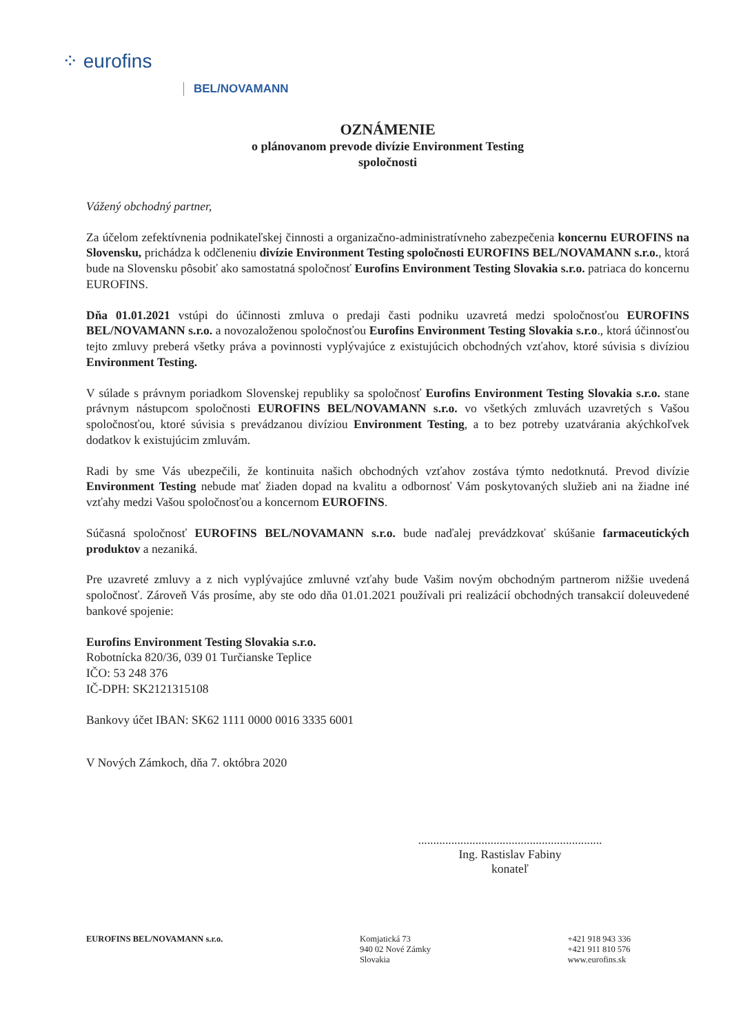⁘ eurofins
BEL/NOVAMANN
OZNÁMENIE
o plánovanom prevode divízie Environment Testing
spoločnosti
Vážený obchodný partner,
Za účelom zefektívnenia podnikateľskej činnosti a organizačno-administratívneho zabezpečenia koncernu EUROFINS na Slovensku, prichádza k odčleneniu divízie Environment Testing spoločnosti EUROFINS BEL/NOVAMANN s.r.o., ktorá bude na Slovensku pôsobiť ako samostatná spoločnosť Eurofins Environment Testing Slovakia s.r.o. patriaca do koncernu EUROFINS.
Dňa 01.01.2021 vstúpi do účinnosti zmluva o predaji časti podniku uzavretá medzi spoločnosťou EUROFINS BEL/NOVAMANN s.r.o. a novozaloženou spoločnosťou Eurofins Environment Testing Slovakia s.r.o., ktorá účinnosťou tejto zmluvy preberá všetky práva a povinnosti vyplývajúce z existujúcich obchodných vzťahov, ktoré súvisia s divíziou Environment Testing.
V súlade s právnym poriadkom Slovenskej republiky sa spoločnosť Eurofins Environment Testing Slovakia s.r.o. stane právnym nástupcom spoločnosti EUROFINS BEL/NOVAMANN s.r.o. vo všetkých zmluvách uzavretých s Vašou spoločnosťou, ktoré súvisia s prevádzanou divíziou Environment Testing, a to bez potreby uzatvárania akýchkoľvek dodatkov k existujúcim zmluvám.
Radi by sme Vás ubezpečili, že kontinuita našich obchodných vzťahov zostáva týmto nedotknutá. Prevod divízie Environment Testing nebude mať žiaden dopad na kvalitu a odbornosť Vám poskytovaných služieb ani na žiadne iné vzťahy medzi Vašou spoločnosťou a koncernom EUROFINS.
Súčasná spoločnosť EUROFINS BEL/NOVAMANN s.r.o. bude naďalej prevádzkovať skúšanie farmaceutických produktov a nezaniká.
Pre uzavreté zmluvy a z nich vyplývajúce zmluvné vzťahy bude Vašim novým obchodným partnerom nižšie uvedená spoločnosť. Zároveň Vás prosíme, aby ste odo dňa 01.01.2021 používali pri realizácií obchodných transakcií doleuvedené bankové spojenie:
Eurofins Environment Testing Slovakia s.r.o.
Robotnícka 820/36, 039 01 Turčianske Teplice
IČO: 53 248 376
IČ-DPH: SK2121315108
Bankovy účet IBAN: SK62 1111 0000 0016 3335 6001
V Nových Zámkoch, dňa 7. októbra 2020
.............................................................
Ing. Rastislav Fabiny
konateľ
EUROFINS BEL/NOVAMANN s.r.o. Komjatická 73
940 02 Nové Zámky
Slovakia
+421 918 943 336
+421 911 810 576
www.eurofins.sk